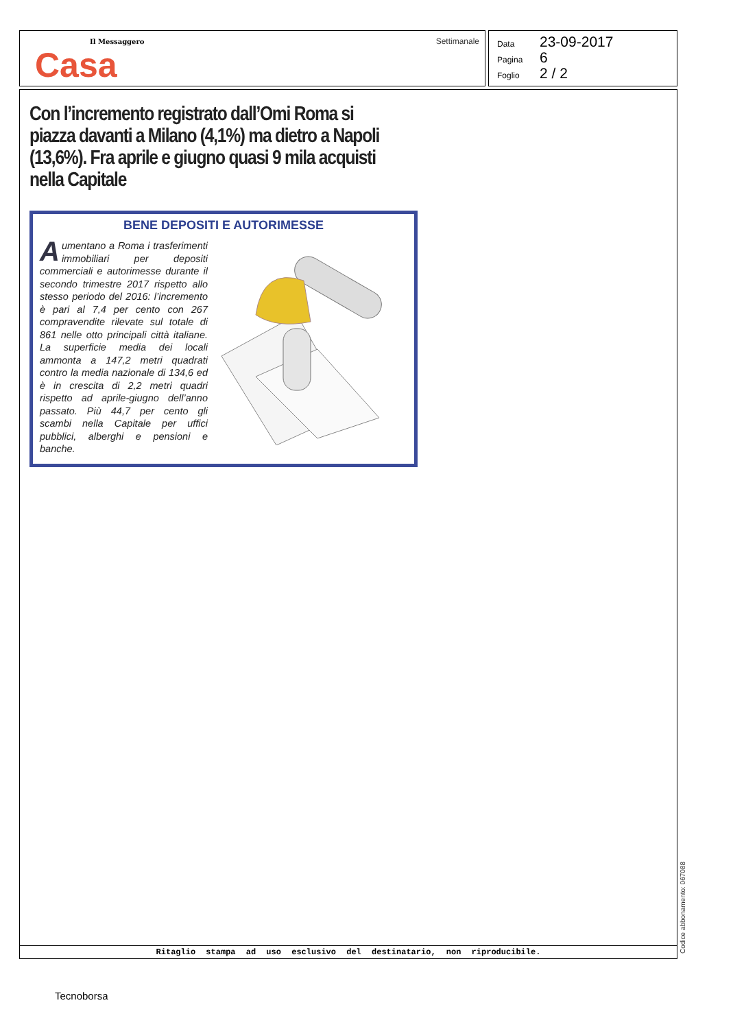Il Messaggero
Casa
Settimanale
Data 23-09-2017
Pagina 6
Foglio 2 / 2
Con l’incremento registrato dall’Omi Roma si piazza davanti a Milano (4,1%) ma dietro a Napoli (13,6%). Fra aprile e giugno quasi 9 mila acquisti nella Capitale
BENE DEPOSITI E AUTORIMESSE
Aumentano a Roma i trasferimenti immobiliari per depositi commerciali e autorimesse durante il secondo trimestre 2017 rispetto allo stesso periodo del 2016: l’incremento è pari al 7,4 per cento con 267 compravendite rilevate sul totale di 861 nelle otto principali città italiane. La superficie media dei locali ammonta a 147,2 metri quadrati contro la media nazionale di 134,6 ed è in crescita di 2,2 metri quadri rispetto ad aprile-giugno dell’anno passato. Più 44,7 per cento gli scambi nella Capitale per uffici pubblici, alberghi e pensioni e banche.
Ritaglio stampa ad uso esclusivo del destinatario, non riproducibile.
Codice abbonamento: 067088
Tecnoborsa